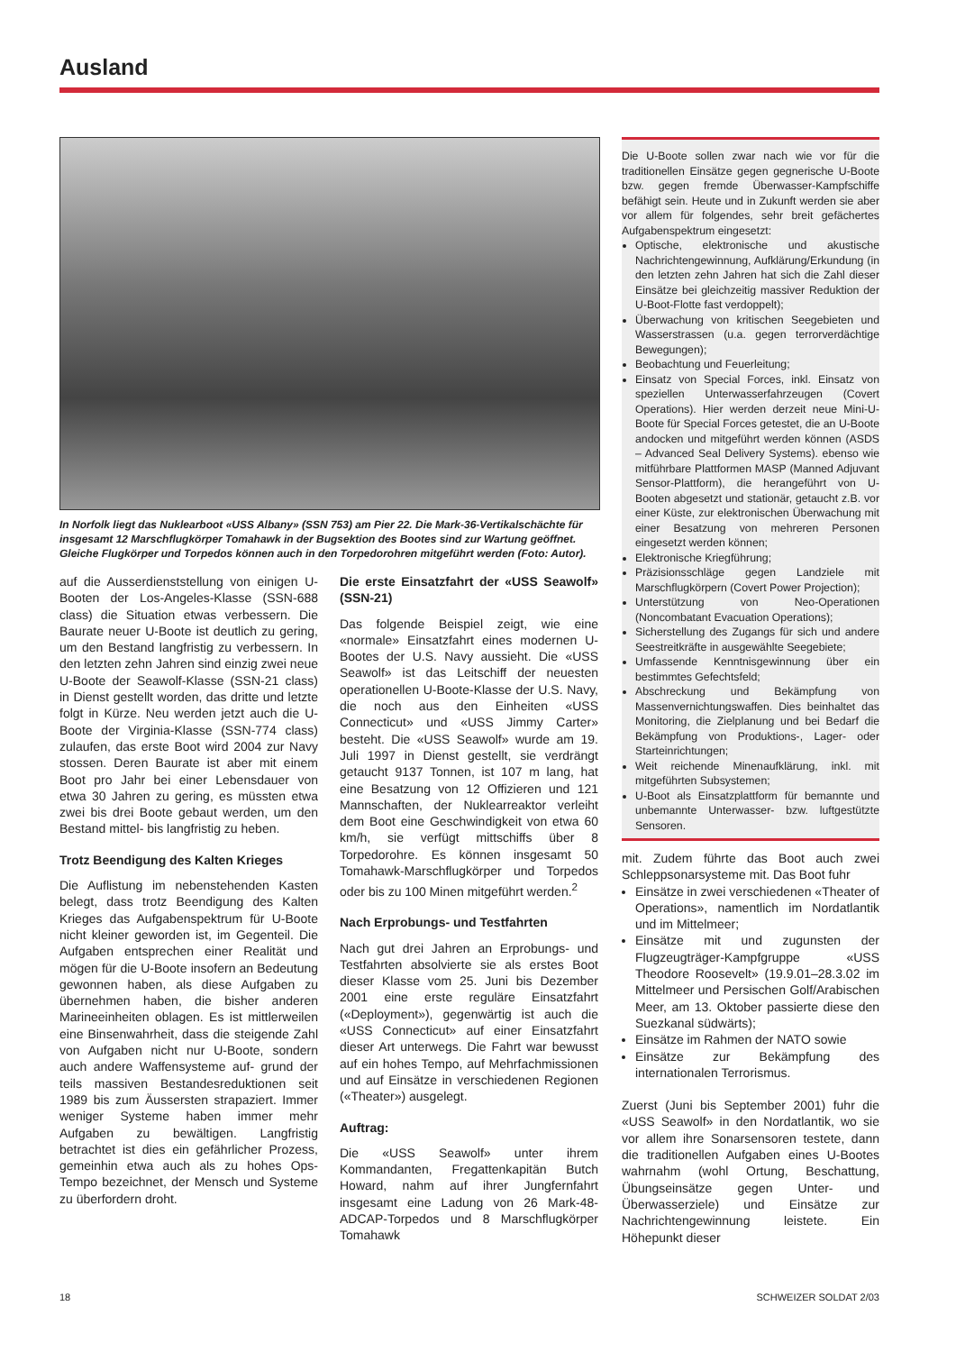Ausland
In Norfolk liegt das Nuklearboot «USS Albany» (SSN 753) am Pier 22. Die Mark-36-Vertikalschächte für insgesamt 12 Marschflugkörper Tomahawk in der Bugsektion des Bootes sind zur Wartung geöffnet. Gleiche Flugkörper und Torpedos können auch in den Torpedorohren mitgeführt werden (Foto: Autor).
auf die Ausserdienststellung von einigen U-Booten der Los-Angeles-Klasse (SSN-688 class) die Situation etwas verbessern. Die Baurate neuer U-Boote ist deutlich zu gering, um den Bestand langfristig zu verbessern. In den letzten zehn Jahren sind einzig zwei neue U-Boote der Seawolf-Klasse (SSN-21 class) in Dienst gestellt worden, das dritte und letzte folgt in Kürze. Neu werden jetzt auch die U-Boote der Virginia-Klasse (SSN-774 class) zulaufen, das erste Boot wird 2004 zur Navy stossen. Deren Baurate ist aber mit einem Boot pro Jahr bei einer Lebensdauer von etwa 30 Jahren zu gering, es müssten etwa zwei bis drei Boote gebaut werden, um den Bestand mittel- bis langfristig zu heben.
Trotz Beendigung des Kalten Krieges
Die Auflistung im nebenstehenden Kasten belegt, dass trotz Beendigung des Kalten Krieges das Aufgabenspektrum für U-Boote nicht kleiner geworden ist, im Gegenteil. Die Aufgaben entsprechen einer Realität und mögen für die U-Boote insofern an Bedeutung gewonnen haben, als diese Aufgaben zu übernehmen haben, die bisher anderen Marineeinheiten oblagen. Es ist mittlerweilen eine Binsenwahrheit, dass die steigende Zahl von Aufgaben nicht nur U-Boote, sondern auch andere Waffensysteme auf- grund der teils massiven Bestandesreduktionen seit 1989 bis zum Äussersten strapaziert. Immer weniger Systeme haben immer mehr Aufgaben zu bewältigen. Langfristig betrachtet ist dies ein gefährlicher Prozess, gemeinhin etwa auch als zu hohes Ops-Tempo bezeichnet, der Mensch und Systeme zu überfordern droht.
Die erste Einsatzfahrt der «USS Seawolf» (SSN-21)
Das folgende Beispiel zeigt, wie eine «normale» Einsatzfahrt eines modernen U-Bootes der U.S. Navy aussieht. Die «USS Seawolf» ist das Leitschiff der neuesten operationellen U-Boote-Klasse der U.S. Navy, die noch aus den Einheiten «USS Connecticut» und «USS Jimmy Carter» besteht. Die «USS Seawolf» wurde am 19. Juli 1997 in Dienst gestellt, sie verdrängt getaucht 9137 Tonnen, ist 107 m lang, hat eine Besatzung von 12 Offizieren und 121 Mannschaften, der Nuklearreaktor verleiht dem Boot eine Geschwindigkeit von etwa 60 km/h, sie verfügt mittschiffs über 8 Torpedorohre. Es können insgesamt 50 Tomahawk-Marschflugkörper und Torpedos oder bis zu 100 Minen mitgeführt werden.<sup>2</sup>
Nach Erprobungs- und Testfahrten
Nach gut drei Jahren an Erprobungs- und Testfahrten absolvierte sie als erstes Boot dieser Klasse vom 25. Juni bis Dezember 2001 eine erste reguläre Einsatzfahrt («Deployment»), gegenwärtig ist auch die «USS Connecticut» auf einer Einsatzfahrt dieser Art unterwegs. Die Fahrt war bewusst auf ein hohes Tempo, auf Mehrfachmissionen und auf Einsätze in verschiedenen Regionen («Theater») ausgelegt.
Auftrag:
Die «USS Seawolf» unter ihrem Kommandanten, Fregattenkapitän Butch Howard, nahm auf ihrer Jungfernfahrt insgesamt eine Ladung von 26 Mark-48-ADCAP-Torpedos und 8 Marschflugkörper Tomahawk
Die U-Boote sollen zwar nach wie vor für die traditionellen Einsätze gegen gegnerische U-Boote bzw. gegen fremde Überwasser-Kampfschiffe befähigt sein. Heute und in Zukunft werden sie aber vor allem für folgendes, sehr breit gefächertes Aufgabenspektrum eingesetzt:
Optische, elektronische und akustische Nachrichtengewinnung, Aufklärung/Erkundung (in den letzten zehn Jahren hat sich die Zahl dieser Einsätze bei gleichzeitig massiver Reduktion der U-Boot-Flotte fast verdoppelt);
Überwachung von kritischen Seegebieten und Wasserstrassen (u.a. gegen terrorverdächtige Bewegungen);
Beobachtung und Feuerleitung;
Einsatz von Special Forces, inkl. Einsatz von speziellen Unterwasserfahrzeugen (Covert Operations). Hier werden derzeit neue Mini-U-Boote für Special Forces getestet, die an U-Boote andocken und mitgeführt werden können (ASDS – Advanced Seal Delivery Systems). ebenso wie mitführbare Plattformen MASP (Manned Adjuvant Sensor-Plattform), die herangeführt von U-Booten abgesetzt und stationär, getaucht z.B. vor einer Küste, zur elektronischen Überwachung mit einer Besatzung von mehreren Personen eingesetzt werden können;
Elektronische Kriegführung;
Präzisionsschläge gegen Landziele mit Marschflugkörpern (Covert Power Projection);
Unterstützung von Neo-Operationen (Noncombatant Evacuation Operations);
Sicherstellung des Zugangs für sich und andere Seestreitkräfte in ausgewählte Seegebiete;
Umfassende Kenntnisgewinnung über ein bestimmtes Gefechtsfeld;
Abschreckung und Bekämpfung von Massenvernichtungswaffen. Dies beinhaltet das Monitoring, die Zielplanung und bei Bedarf die Bekämpfung von Produktions-, Lager- oder Starteinrichtungen;
Weit reichende Minenaufklärung, inkl. mit mitgeführten Subsystemen;
U-Boot als Einsatzplattform für bemannte und unbemannte Unterwasser- bzw. luftgestützte Sensoren.
mit. Zudem führte das Boot auch zwei Schleppsonarsysteme mit. Das Boot fuhr
Einsätze in zwei verschiedenen «Theater of Operations», namentlich im Nordatlantik und im Mittelmeer;
Einsätze mit und zugunsten der Flugzeugträger-Kampfgruppe «USS Theodore Roosevelt» (19.9.01–28.3.02 im Mittelmeer und Persischen Golf/Arabischen Meer, am 13. Oktober passierte diese den Suezkanal südwärts);
Einsätze im Rahmen der NATO sowie
Einsätze zur Bekämpfung des internationalen Terrorismus.
Zuerst (Juni bis September 2001) fuhr die «USS Seawolf» in den Nordatlantik, wo sie vor allem ihre Sonarsensoren testete, dann die traditionellen Aufgaben eines U-Bootes wahrnahm (wohl Ortung, Beschattung, Übungseinsätze gegen Unter- und Überwasserziele) und Einsätze zur Nachrichtengewinnung leistete. Ein Höhepunkt dieser
18 SCHWEIZER SOLDAT 2/03